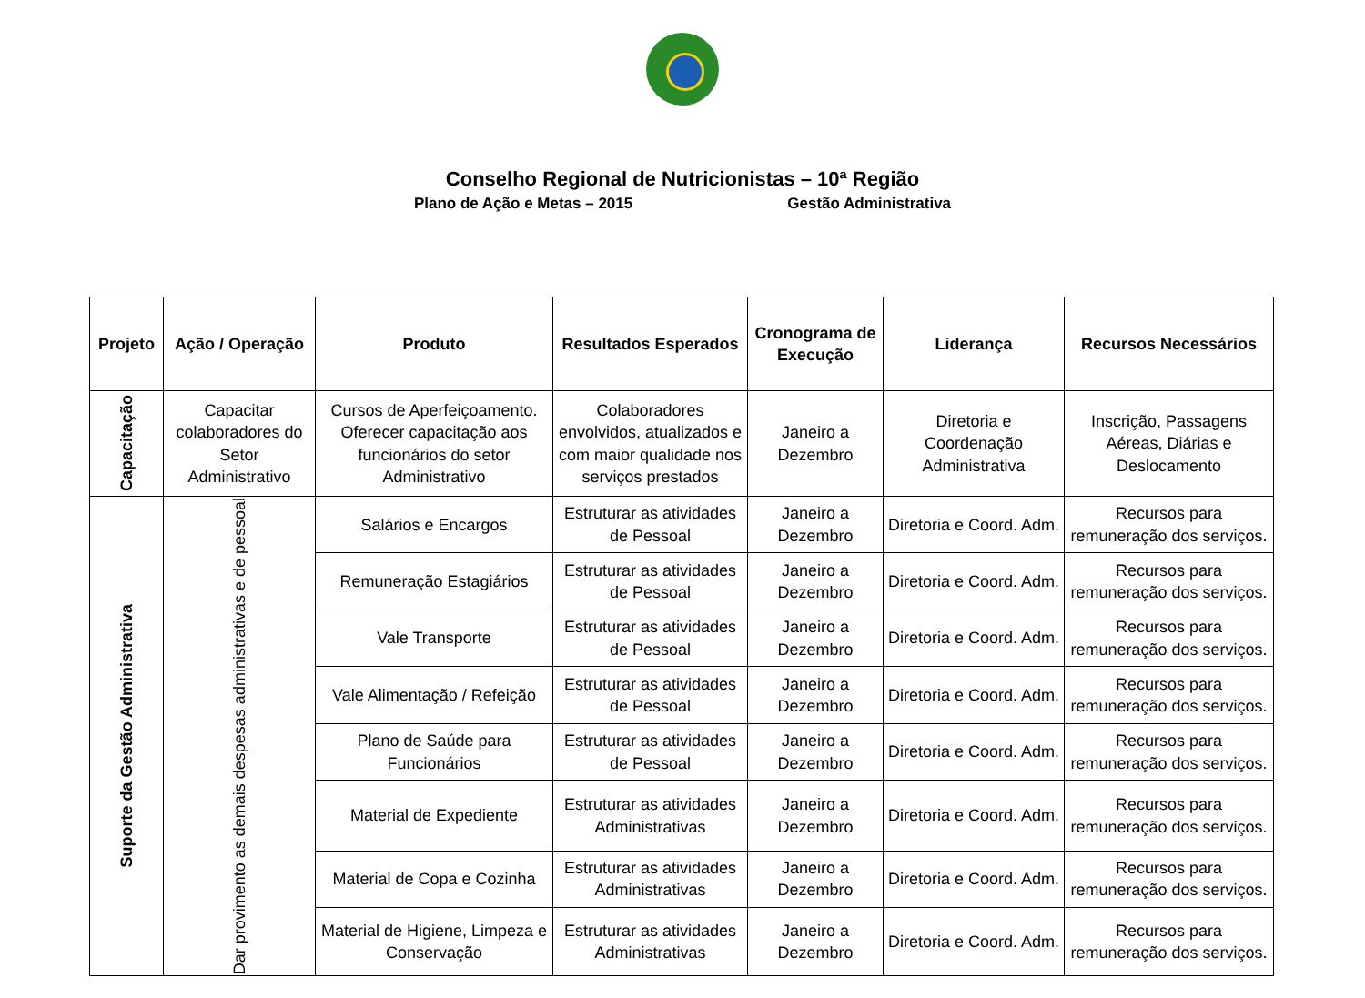Conselho Regional de Nutricionistas – 10ª Região
Plano de Ação e Metas – 2015 Gestão Administrativa
| Projeto | Ação / Operação | Produto | Resultados Esperados | Cronograma de Execução | Liderança | Recursos Necessários |
| --- | --- | --- | --- | --- | --- | --- |
| Capacitação | Capacitar colaboradores do Setor Administrativo | Cursos de Aperfeiçoamento. Oferecer capacitação aos funcionários do setor Administrativo | Colaboradores envolvidos, atualizados e com maior qualidade nos serviços prestados | Janeiro a Dezembro | Diretoria e Coordenação Administrativa | Inscrição, Passagens Aéreas, Diárias e Deslocamento |
| Suporte da Gestão Administrativa | Dar provimento as demais despesas administrativas e de pessoal | Salários e Encargos | Estruturar as atividades de Pessoal | Janeiro a Dezembro | Diretoria e Coord. Adm. | Recursos para remuneração dos serviços. |
| | | Remuneração Estagiários | Estruturar as atividades de Pessoal | Janeiro a Dezembro | Diretoria e Coord. Adm. | Recursos para remuneração dos serviços. |
| | | Vale Transporte | Estruturar as atividades de Pessoal | Janeiro a Dezembro | Diretoria e Coord. Adm. | Recursos para remuneração dos serviços. |
| | | Vale Alimentação / Refeição | Estruturar as atividades de Pessoal | Janeiro a Dezembro | Diretoria e Coord. Adm. | Recursos para remuneração dos serviços. |
| | | Plano de Saúde para Funcionários | Estruturar as atividades de Pessoal | Janeiro a Dezembro | Diretoria e Coord. Adm. | Recursos para remuneração dos serviços. |
| | | Material de Expediente | Estruturar as atividades Administrativas | Janeiro a Dezembro | Diretoria e Coord. Adm. | Recursos para remuneração dos serviços. |
| | | Material de Copa e Cozinha | Estruturar as atividades Administrativas | Janeiro a Dezembro | Diretoria e Coord. Adm. | Recursos para remuneração dos serviços. |
| | | Material de Higiene, Limpeza e Conservação | Estruturar as atividades Administrativas | Janeiro a Dezembro | Diretoria e Coord. Adm. | Recursos para remuneração dos serviços. |